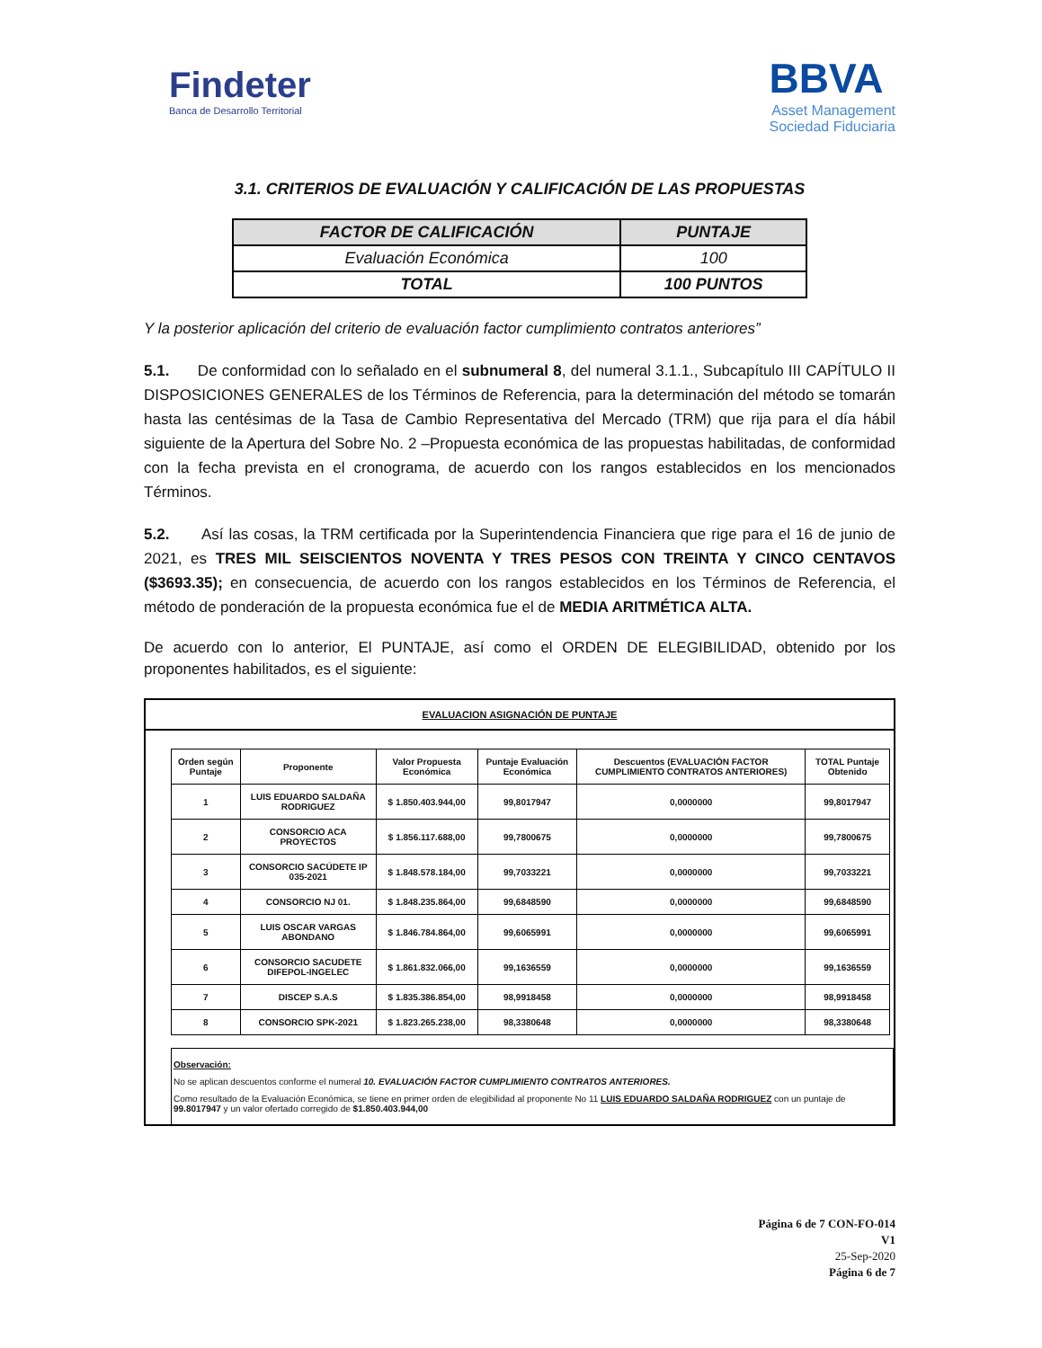Findeter
Banca de Desarrollo Territorial
BBVA
Asset Management
Sociedad Fiduciaria
3.1. CRITERIOS DE EVALUACIÓN Y CALIFICACIÓN DE LAS PROPUESTAS
| FACTOR DE CALIFICACIÓN | PUNTAJE |
| --- | --- |
| Evaluación Económica | 100 |
| TOTAL | 100 PUNTOS |
Y la posterior aplicación del criterio de evaluación factor cumplimiento contratos anteriores”
5.1. De conformidad con lo señalado en el subnumeral 8, del numeral 3.1.1., Subcapítulo III CAPÍTULO II DISPOSICIONES GENERALES de los Términos de Referencia, para la determinación del método se tomarán hasta las centésimas de la Tasa de Cambio Representativa del Mercado (TRM) que rija para el día hábil siguiente de la Apertura del Sobre No. 2 –Propuesta económica de las propuestas habilitadas, de conformidad con la fecha prevista en el cronograma, de acuerdo con los rangos establecidos en los mencionados Términos.
5.2. Así las cosas, la TRM certificada por la Superintendencia Financiera que rige para el 16 de junio de 2021, es TRES MIL SEISCIENTOS NOVENTA Y TRES PESOS CON TREINTA Y CINCO CENTAVOS ($3693.35); en consecuencia, de acuerdo con los rangos establecidos en los Términos de Referencia, el método de ponderación de la propuesta económica fue el de MEDIA ARITMÉTICA ALTA.
De acuerdo con lo anterior, El PUNTAJE, así como el ORDEN DE ELEGIBILIDAD, obtenido por los proponentes habilitados, es el siguiente:
EVALUACION ASIGNACIÓN DE PUNTAJE
| Orden según Puntaje | Proponente | Valor Propuesta Económica | Puntaje Evaluación Económica | Descuentos (EVALUACIÓN FACTOR CUMPLIMIENTO CONTRATOS ANTERIORES) | TOTAL Puntaje Obtenido |
| --- | --- | --- | --- | --- | --- |
| 1 | LUIS EDUARDO SALDAÑA RODRIGUEZ | $ 1.850.403.944,00 | 99,8017947 | 0,0000000 | 99,8017947 |
| 2 | CONSORCIO ACA PROYECTOS | $ 1.856.117.688,00 | 99,7800675 | 0,0000000 | 99,7800675 |
| 3 | CONSORCIO SACÚDETE IP 035-2021 | $ 1.848.578.184,00 | 99,7033221 | 0,0000000 | 99,7033221 |
| 4 | CONSORCIO NJ 01. | $ 1.848.235.864,00 | 99,6848590 | 0,0000000 | 99,6848590 |
| 5 | LUIS OSCAR VARGAS ABONDANO | $ 1.846.784.864,00 | 99,6065991 | 0,0000000 | 99,6065991 |
| 6 | CONSORCIO SACUDETE DIFEPOL-INGELEC | $ 1.861.832.066,00 | 99,1636559 | 0,0000000 | 99,1636559 |
| 7 | DISCEP S.A.S | $ 1.835.386.854,00 | 98,9918458 | 0,0000000 | 98,9918458 |
| 8 | CONSORCIO SPK-2021 | $ 1.823.265.238,00 | 98,3380648 | 0,0000000 | 98,3380648 |
Observación:
No se aplican descuentos conforme el numeral 10. EVALUACIÓN FACTOR CUMPLIMIENTO CONTRATOS ANTERIORES.
Como resultado de la Evaluación Económica, se tiene en primer orden de elegibilidad al proponente No 11 LUIS EDUARDO SALDAÑA RODRIGUEZ con un puntaje de 99.8017947 y un valor ofertado corregido de $1.850.403.944,00
Página 6 de 7 CON-FO-014
V1
25-Sep-2020
Página 6 de 7